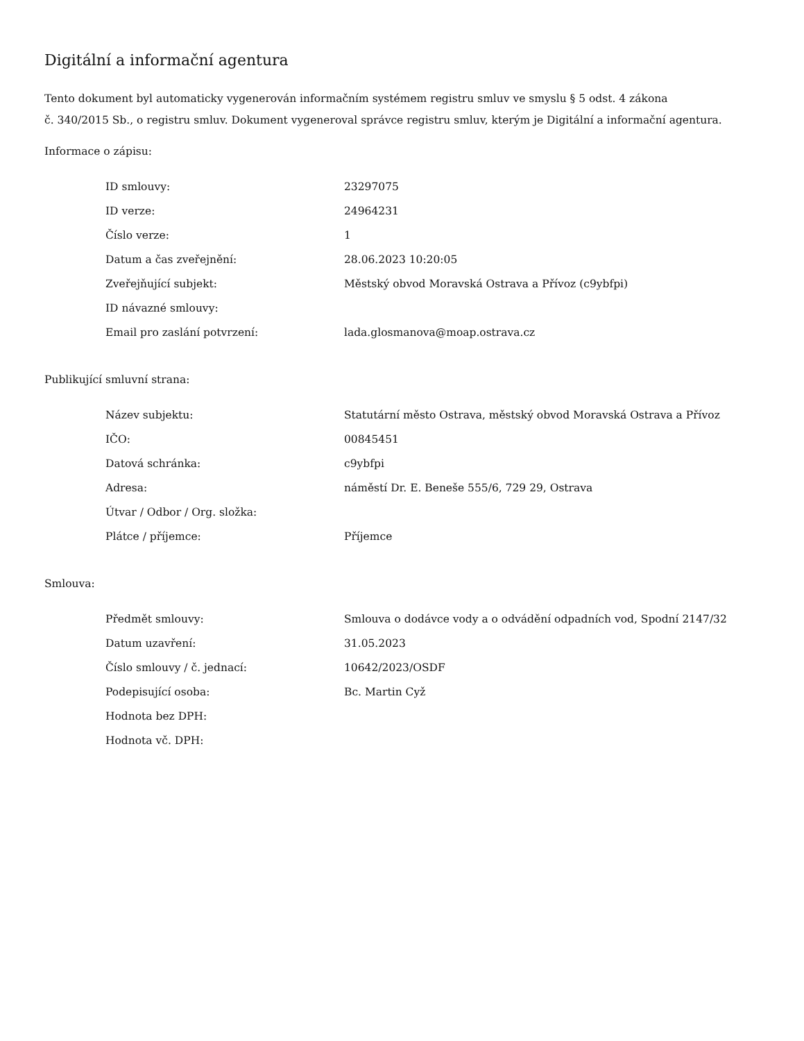Digitální a informační agentura
Tento dokument byl automaticky vygenerován informačním systémem registru smluv ve smyslu § 5 odst. 4 zákona
č. 340/2015 Sb., o registru smluv. Dokument vygeneroval správce registru smluv, kterým je Digitální a informační agentura.
Informace o zápisu:
| ID smlouvy: | 23297075 |
| ID verze: | 24964231 |
| Číslo verze: | 1 |
| Datum a čas zveřejnění: | 28.06.2023 10:20:05 |
| Zveřejňující subjekt: | Městský obvod Moravská Ostrava a Přívoz (c9ybfpi) |
| ID návazné smlouvy: | |
| Email pro zaslání potvrzení: | lada.glosmanova@moap.ostrava.cz |
Publikující smluvní strana:
| Název subjektu: | Statutární město Ostrava, městský obvod Moravská Ostrava a Přívoz |
| IČO: | 00845451 |
| Datová schránka: | c9ybfpi |
| Adresa: | náměstí Dr. E. Beneše 555/6, 729 29, Ostrava |
| Útvar / Odbor / Org. složka: | |
| Plátce / příjemce: | Příjemce |
Smlouva:
| Předmět smlouvy: | Smlouva o dodávce vody a o odvádění odpadních vod, Spodní 2147/32 |
| Datum uzavření: | 31.05.2023 |
| Číslo smlouvy / č. jednací: | 10642/2023/OSDF |
| Podepisující osoba: | Bc. Martin Cyž |
| Hodnota bez DPH: | |
| Hodnota vč. DPH: | |